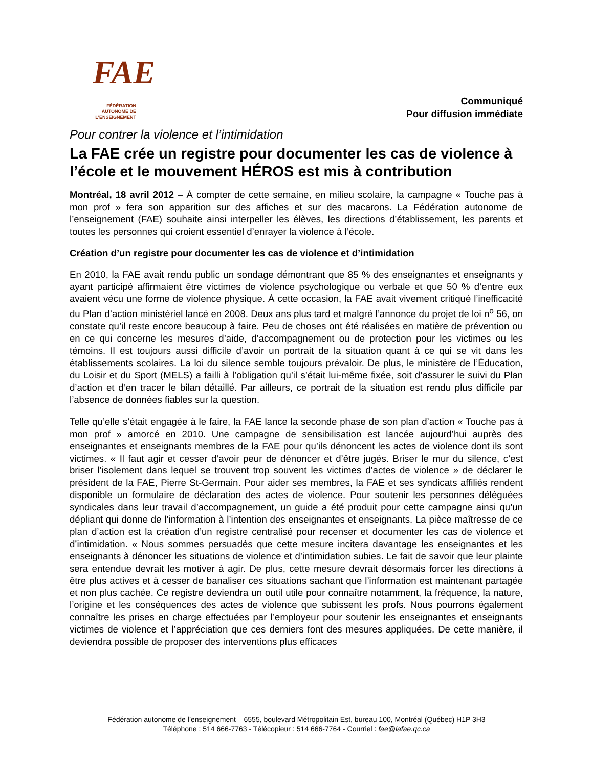FAE
FÉDÉRATION
AUTONOME DE
L'ENSEIGNEMENT
Communiqué
Pour diffusion immédiate
Pour contrer la violence et l’intimidation
La FAE crée un registre pour documenter les cas de violence à l’école et le mouvement HÉROS est mis à contribution
Montréal, 18 avril 2012 – À compter de cette semaine, en milieu scolaire, la campagne « Touche pas à mon prof » fera son apparition sur des affiches et sur des macarons. La Fédération autonome de l’enseignement (FAE) souhaite ainsi interpeller les élèves, les directions d’établissement, les parents et toutes les personnes qui croient essentiel d’enrayer la violence à l’école.
Création d’un registre pour documenter les cas de violence et d’intimidation
En 2010, la FAE avait rendu public un sondage démontrant que 85 % des enseignantes et enseignants y ayant participé affirmaient être victimes de violence psychologique ou verbale et que 50 % d’entre eux avaient vécu une forme de violence physique. À cette occasion, la FAE avait vivement critiqué l’inefficacité du Plan d’action ministériel lancé en 2008. Deux ans plus tard et malgré l’annonce du projet de loi n<sup>o</sup> 56, on constate qu’il reste encore beaucoup à faire. Peu de choses ont été réalisées en matière de prévention ou en ce qui concerne les mesures d’aide, d’accompagnement ou de protection pour les victimes ou les témoins. Il est toujours aussi difficile d’avoir un portrait de la situation quant à ce qui se vit dans les établissements scolaires. La loi du silence semble toujours prévaloir. De plus, le ministère de l’Éducation, du Loisir et du Sport (MELS) a failli à l’obligation qu’il s’était lui-même fixée, soit d’assurer le suivi du Plan d’action et d’en tracer le bilan détaillé. Par ailleurs, ce portrait de la situation est rendu plus difficile par l’absence de données fiables sur la question.
Telle qu’elle s’était engagée à le faire, la FAE lance la seconde phase de son plan d’action « Touche pas à mon prof » amorcé en 2010. Une campagne de sensibilisation est lancée aujourd’hui auprès des enseignantes et enseignants membres de la FAE pour qu’ils dénoncent les actes de violence dont ils sont victimes. « Il faut agir et cesser d’avoir peur de dénoncer et d’être jugés. Briser le mur du silence, c’est briser l’isolement dans lequel se trouvent trop souvent les victimes d’actes de violence » de déclarer le président de la FAE, Pierre St-Germain. Pour aider ses membres, la FAE et ses syndicats affiliés rendent disponible un formulaire de déclaration des actes de violence. Pour soutenir les personnes déléguées syndicales dans leur travail d’accompagnement, un guide a été produit pour cette campagne ainsi qu’un dépliant qui donne de l’information à l’intention des enseignantes et enseignants. La pièce maîtresse de ce plan d’action est la création d’un registre centralisé pour recenser et documenter les cas de violence et d’intimidation. « Nous sommes persuadés que cette mesure incitera davantage les enseignantes et les enseignants à dénoncer les situations de violence et d’intimidation subies. Le fait de savoir que leur plainte sera entendue devrait les motiver à agir. De plus, cette mesure devrait désormais forcer les directions à être plus actives et à cesser de banaliser ces situations sachant que l’information est maintenant partagée et non plus cachée. Ce registre deviendra un outil utile pour connaître notamment, la fréquence, la nature, l’origine et les conséquences des actes de violence que subissent les profs. Nous pourrons également connaître les prises en charge effectuées par l’employeur pour soutenir les enseignantes et enseignants victimes de violence et l’appréciation que ces derniers font des mesures appliquées. De cette manière, il deviendra possible de proposer des interventions plus efficaces
Fédération autonome de l’enseignement – 6555, boulevard Métropolitain Est, bureau 100, Montréal (Québec) H1P 3H3
Téléphone : 514 666-7763 - Télécopieur : 514 666-7764 - Courriel : fae@lafae.qc.ca